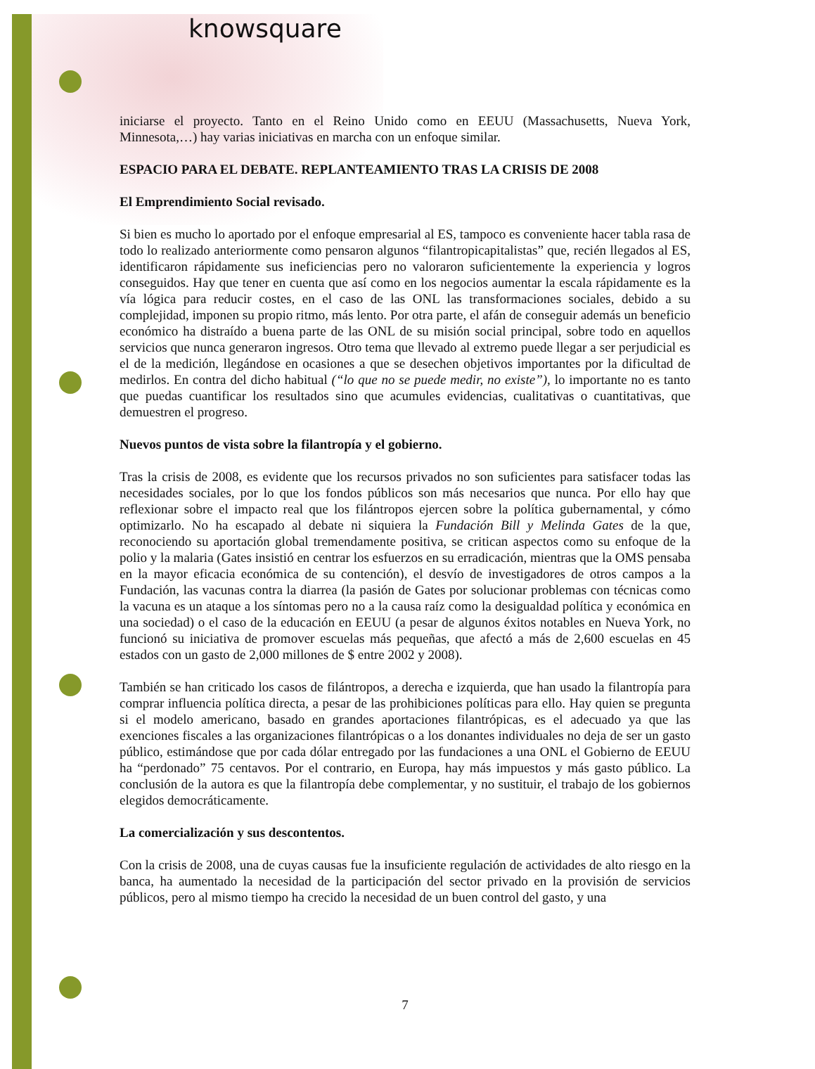knowsquare
iniciarse el proyecto. Tanto en el Reino Unido como en EEUU (Massachusetts, Nueva York, Minnesota,…) hay varias iniciativas en marcha con un enfoque similar.
ESPACIO PARA EL DEBATE. REPLANTEAMIENTO TRAS LA CRISIS DE 2008
El Emprendimiento Social revisado.
Si bien es mucho lo aportado por el enfoque empresarial al ES, tampoco es conveniente hacer tabla rasa de todo lo realizado anteriormente como pensaron algunos “filantropicapitalistas” que, recién llegados al ES, identificaron rápidamente sus ineficiencias pero no valoraron suficientemente la experiencia y logros conseguidos. Hay que tener en cuenta que así como en los negocios aumentar la escala rápidamente es la vía lógica para reducir costes, en el caso de las ONL las transformaciones sociales, debido a su complejidad, imponen su propio ritmo, más lento. Por otra parte, el afán de conseguir además un beneficio económico ha distraído a buena parte de las ONL de su misión social principal, sobre todo en aquellos servicios que nunca generaron ingresos. Otro tema que llevado al extremo puede llegar a ser perjudicial es el de la medición, llegándose en ocasiones a que se desechen objetivos importantes por la dificultad de medirlos. En contra del dicho habitual (“lo que no se puede medir, no existe”), lo importante no es tanto que puedas cuantificar los resultados sino que acumules evidencias, cualitativas o cuantitativas, que demuestren el progreso.
Nuevos puntos de vista sobre la filantropía y el gobierno.
Tras la crisis de 2008, es evidente que los recursos privados no son suficientes para satisfacer todas las necesidades sociales, por lo que los fondos públicos son más necesarios que nunca. Por ello hay que reflexionar sobre el impacto real que los filántropos ejercen sobre la política gubernamental, y cómo optimizarlo. No ha escapado al debate ni siquiera la Fundación Bill y Melinda Gates de la que, reconociendo su aportación global tremendamente positiva, se critican aspectos como su enfoque de la polio y la malaria (Gates insistió en centrar los esfuerzos en su erradicación, mientras que la OMS pensaba en la mayor eficacia económica de su contención), el desvío de investigadores de otros campos a la Fundación, las vacunas contra la diarrea (la pasión de Gates por solucionar problemas con técnicas como la vacuna es un ataque a los síntomas pero no a la causa raíz como la desigualdad política y económica en una sociedad) o el caso de la educación en EEUU (a pesar de algunos éxitos notables en Nueva York, no funcionó su iniciativa de promover escuelas más pequeñas, que afectó a más de 2,600 escuelas en 45 estados con un gasto de 2,000 millones de $ entre 2002 y 2008).
También se han criticado los casos de filántropos, a derecha e izquierda, que han usado la filantropía para comprar influencia política directa, a pesar de las prohibiciones políticas para ello. Hay quien se pregunta si el modelo americano, basado en grandes aportaciones filantrópicas, es el adecuado ya que las exenciones fiscales a las organizaciones filantrópicas o a los donantes individuales no deja de ser un gasto público, estimándose que por cada dólar entregado por las fundaciones a una ONL el Gobierno de EEUU ha “perdonado” 75 centavos. Por el contrario, en Europa, hay más impuestos y más gasto público. La conclusión de la autora es que la filantropía debe complementar, y no sustituir, el trabajo de los gobiernos elegidos democráticamente.
La comercialización y sus descontentos.
Con la crisis de 2008, una de cuyas causas fue la insuficiente regulación de actividades de alto riesgo en la banca, ha aumentado la necesidad de la participación del sector privado en la provisión de servicios públicos, pero al mismo tiempo ha crecido la necesidad de un buen control del gasto, y una
7